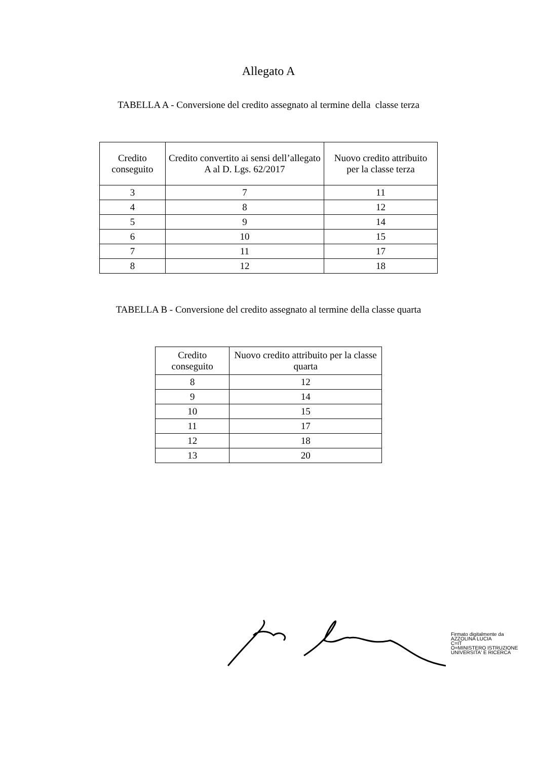Allegato A
TABELLA A - Conversione del credito assegnato al termine della classe terza
| Credito conseguito | Credito convertito ai sensi dell’allegato A al D. Lgs. 62/2017 | Nuovo credito attribuito per la classe terza |
| --- | --- | --- |
| 3 | 7 | 11 |
| 4 | 8 | 12 |
| 5 | 9 | 14 |
| 6 | 10 | 15 |
| 7 | 11 | 17 |
| 8 | 12 | 18 |
TABELLA B - Conversione del credito assegnato al termine della classe quarta
| Credito conseguito | Nuovo credito attribuito per la classe quarta |
| --- | --- |
| 8 | 12 |
| 9 | 14 |
| 10 | 15 |
| 11 | 17 |
| 12 | 18 |
| 13 | 20 |
Firmato digitalmente da
AZZOLINA LUCIA
C=IT
O=MINISTERO ISTRUZIONE
UNIVERSITA' E RICERCA